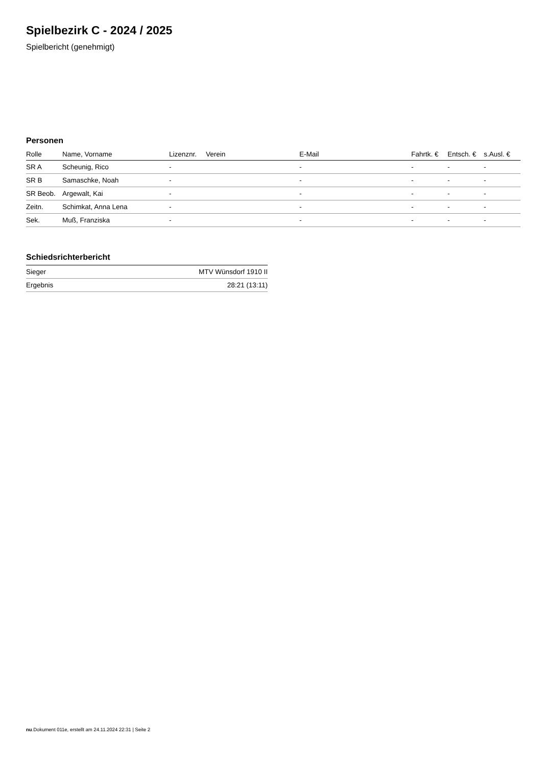Spielbezirk C - 2024 / 2025
Spielbericht (genehmigt)
Personen
| Rolle | Name, Vorname | Lizenznr. | Verein | E-Mail | Fahrtk. € | Entsch. € | s.Ausl. € |
| --- | --- | --- | --- | --- | --- | --- | --- |
| SR A | Scheunig, Rico | - | | - | - | - | - |
| SR B | Samaschke, Noah | - | | - | - | - | - |
| SR Beob. | Argewalt, Kai | - | | - | - | - | - |
| Zeitn. | Schimkat, Anna Lena | - | | - | - | - | - |
| Sek. | Muß, Franziska | - | | - | - | - | - |
Schiedsrichterbericht
| Sieger | MTV Wünsdorf 1910 II |
| Ergebnis | 28:21 (13:11) |
nu.Dokument 011e, erstellt am 24.11.2024 22:31 | Seite 2